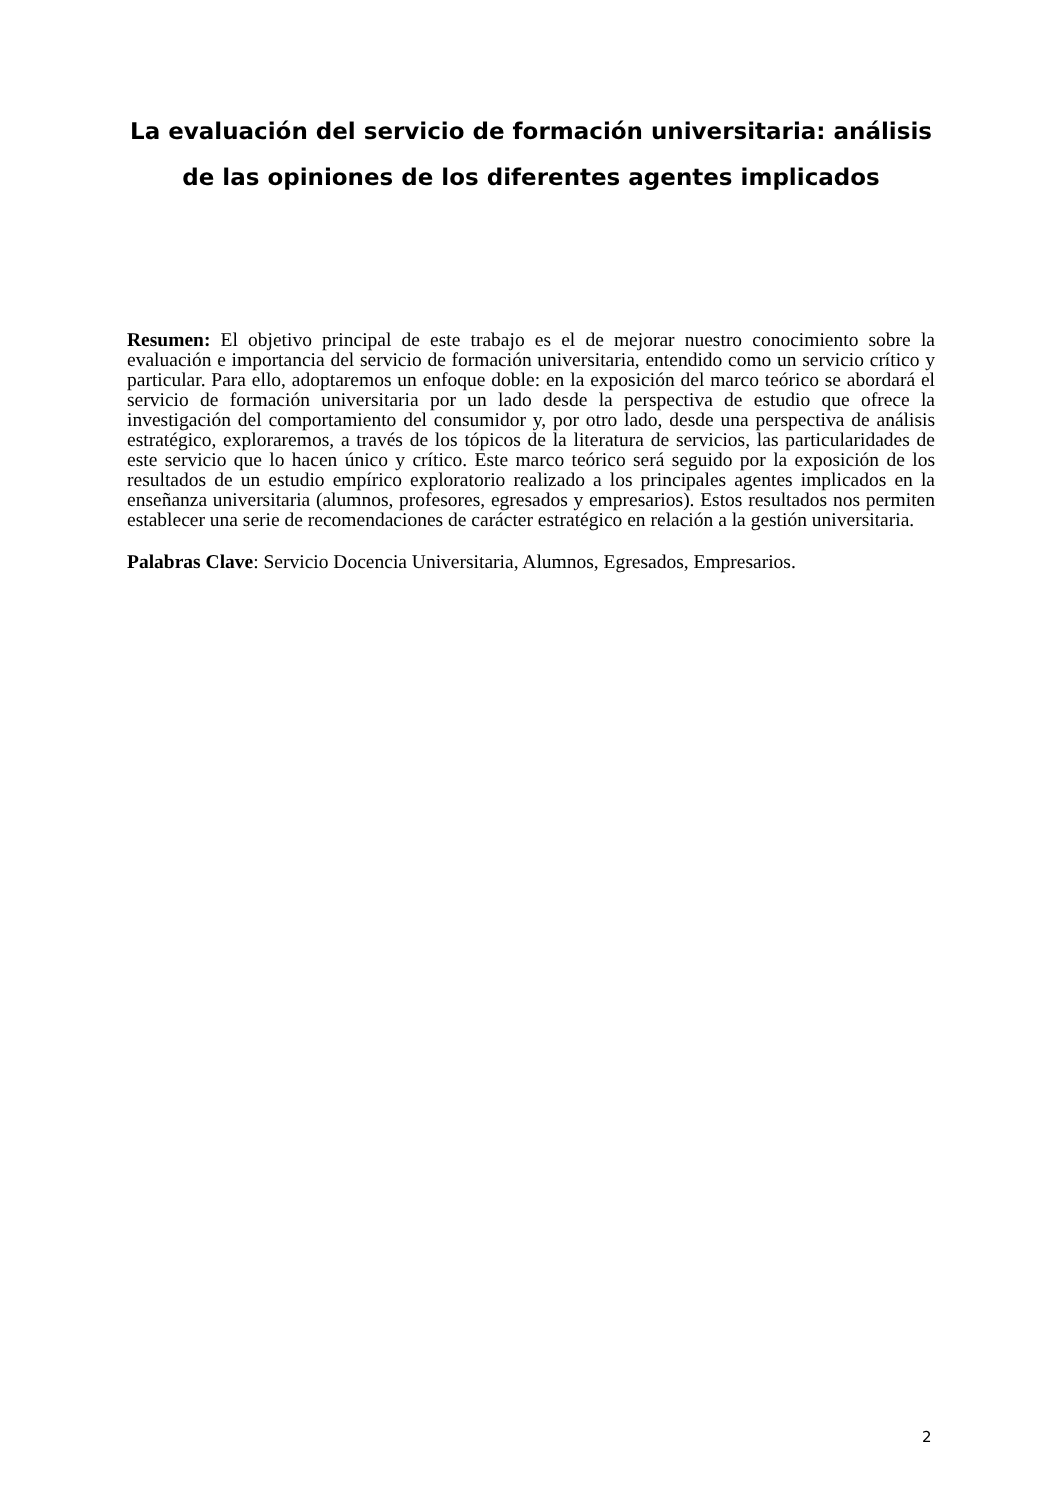La evaluación del servicio de formación universitaria: análisis de las opiniones de los diferentes agentes implicados
Resumen: El objetivo principal de este trabajo es el de mejorar nuestro conocimiento sobre la evaluación e importancia del servicio de formación universitaria, entendido como un servicio crítico y particular. Para ello, adoptaremos un enfoque doble: en la exposición del marco teórico se abordará el servicio de formación universitaria por un lado desde la perspectiva de estudio que ofrece la investigación del comportamiento del consumidor y, por otro lado, desde una perspectiva de análisis estratégico, exploraremos, a través de los tópicos de la literatura de servicios, las particularidades de este servicio que lo hacen único y crítico. Este marco teórico será seguido por la exposición de los resultados de un estudio empírico exploratorio realizado a los principales agentes implicados en la enseñanza universitaria (alumnos, profesores, egresados y empresarios). Estos resultados nos permiten establecer una serie de recomendaciones de carácter estratégico en relación a la gestión universitaria.
Palabras Clave: Servicio Docencia Universitaria, Alumnos, Egresados, Empresarios.
2